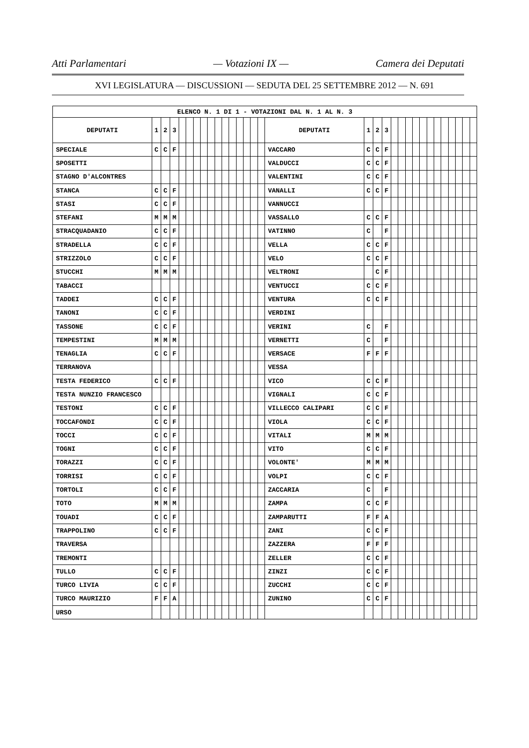Atti Parlamentari — Votazioni IX — Camera dei Deputati
XVI LEGISLATURA — DISCUSSIONI — SEDUTA DEL 25 SETTEMBRE 2012 — N. 691
| ELENCO N. 1 DI 1 - VOTAZIONI DAL N. 1 AL N. 3 | | | | | | | | | | | | | | | | | | | | | | | | | | | | | | | |
| DEPUTATI | 1 | 2 | 3 | | | | | | | | | | | | | DEPUTATI | 1 | 2 | 3 | | | | | | | | | | | | |
| SPECIALE | C | C | F | | | | | | | | | | | | | VACCARO | C | C | F | | | | | | | | | | | | |
| SPOSETTI | | | | | | | | | | | | | | | | VALDUCCI | C | C | F | | | | | | | | | | | | |
| STAGNO D'ALCONTRES | | | | | | | | | | | | | | | | VALENTINI | C | C | F | | | | | | | | | | | | |
| STANCA | C | C | F | | | | | | | | | | | | | VANALLI | C | C | F | | | | | | | | | | | | |
| STASI | C | C | F | | | | | | | | | | | | | VANNUCCI | | | | | | | | | | | | | | | |
| STEFANI | M | M | M | | | | | | | | | | | | | VASSALLO | C | C | F | | | | | | | | | | | | |
| STRACQUADANIO | C | C | F | | | | | | | | | | | | | VATINNO | C | | F | | | | | | | | | | | | |
| STRADELLA | C | C | F | | | | | | | | | | | | | VELLA | C | C | F | | | | | | | | | | | | |
| STRIZZOLO | C | C | F | | | | | | | | | | | | | VELO | C | C | F | | | | | | | | | | | | |
| STUCCHI | M | M | M | | | | | | | | | | | | | VELTRONI | | C | F | | | | | | | | | | | | |
| TABACCI | | | | | | | | | | | | | | | | VENTUCCI | C | C | F | | | | | | | | | | | | |
| TADDEI | C | C | F | | | | | | | | | | | | | VENTURA | C | C | F | | | | | | | | | | | | |
| TANONI | C | C | F | | | | | | | | | | | | | VERDINI | | | | | | | | | | | | | | | |
| TASSONE | C | C | F | | | | | | | | | | | | | VERINI | C | | F | | | | | | | | | | | | |
| TEMPESTINI | M | M | M | | | | | | | | | | | | | VERNETTI | C | | F | | | | | | | | | | | | |
| TENAGLIA | C | C | F | | | | | | | | | | | | | VERSACE | F | F | F | | | | | | | | | | | | |
| TERRANOVA | | | | | | | | | | | | | | | | VESSA | | | | | | | | | | | | | | | |
| TESTA FEDERICO | C | C | F | | | | | | | | | | | | | VICO | C | C | F | | | | | | | | | | | | |
| TESTA NUNZIO FRANCESCO | | | | | | | | | | | | | | | | VIGNALI | C | C | F | | | | | | | | | | | | |
| TESTONI | C | C | F | | | | | | | | | | | | | VILLECCO CALIPARI | C | C | F | | | | | | | | | | | | |
| TOCCAFONDI | C | C | F | | | | | | | | | | | | | VIOLA | C | C | F | | | | | | | | | | | | |
| TOCCI | C | C | F | | | | | | | | | | | | | VITALI | M | M | M | | | | | | | | | | | | |
| TOGNI | C | C | F | | | | | | | | | | | | | VITO | C | C | F | | | | | | | | | | | | |
| TORAZZI | C | C | F | | | | | | | | | | | | | VOLONTE' | M | M | M | | | | | | | | | | | | |
| TORRISI | C | C | F | | | | | | | | | | | | | VOLPI | C | C | F | | | | | | | | | | | | |
| TORTOLI | C | C | F | | | | | | | | | | | | | ZACCARIA | C | | F | | | | | | | | | | | | |
| TOTO | M | M | M | | | | | | | | | | | | | ZAMPA | C | C | F | | | | | | | | | | | | |
| TOUADI | C | C | F | | | | | | | | | | | | | ZAMPARUTTI | F | F | A | | | | | | | | | | | | |
| TRAPPOLINO | C | C | F | | | | | | | | | | | | | ZANI | C | C | F | | | | | | | | | | | | |
| TRAVERSA | | | | | | | | | | | | | | | | ZAZZERA | F | F | F | | | | | | | | | | | | |
| TREMONTI | | | | | | | | | | | | | | | | ZELLER | C | C | F | | | | | | | | | | | | |
| TULLO | C | C | F | | | | | | | | | | | | | ZINZI | C | C | F | | | | | | | | | | | | |
| TURCO LIVIA | C | C | F | | | | | | | | | | | | | ZUCCHI | C | C | F | | | | | | | | | | | | |
| TURCO MAURIZIO | F | F | A | | | | | | | | | | | | | ZUNINO | C | C | F | | | | | | | | | | | | |
| URSO | | | | | | | | | | | | | | | | | | | | | | | | | | | | | | | |